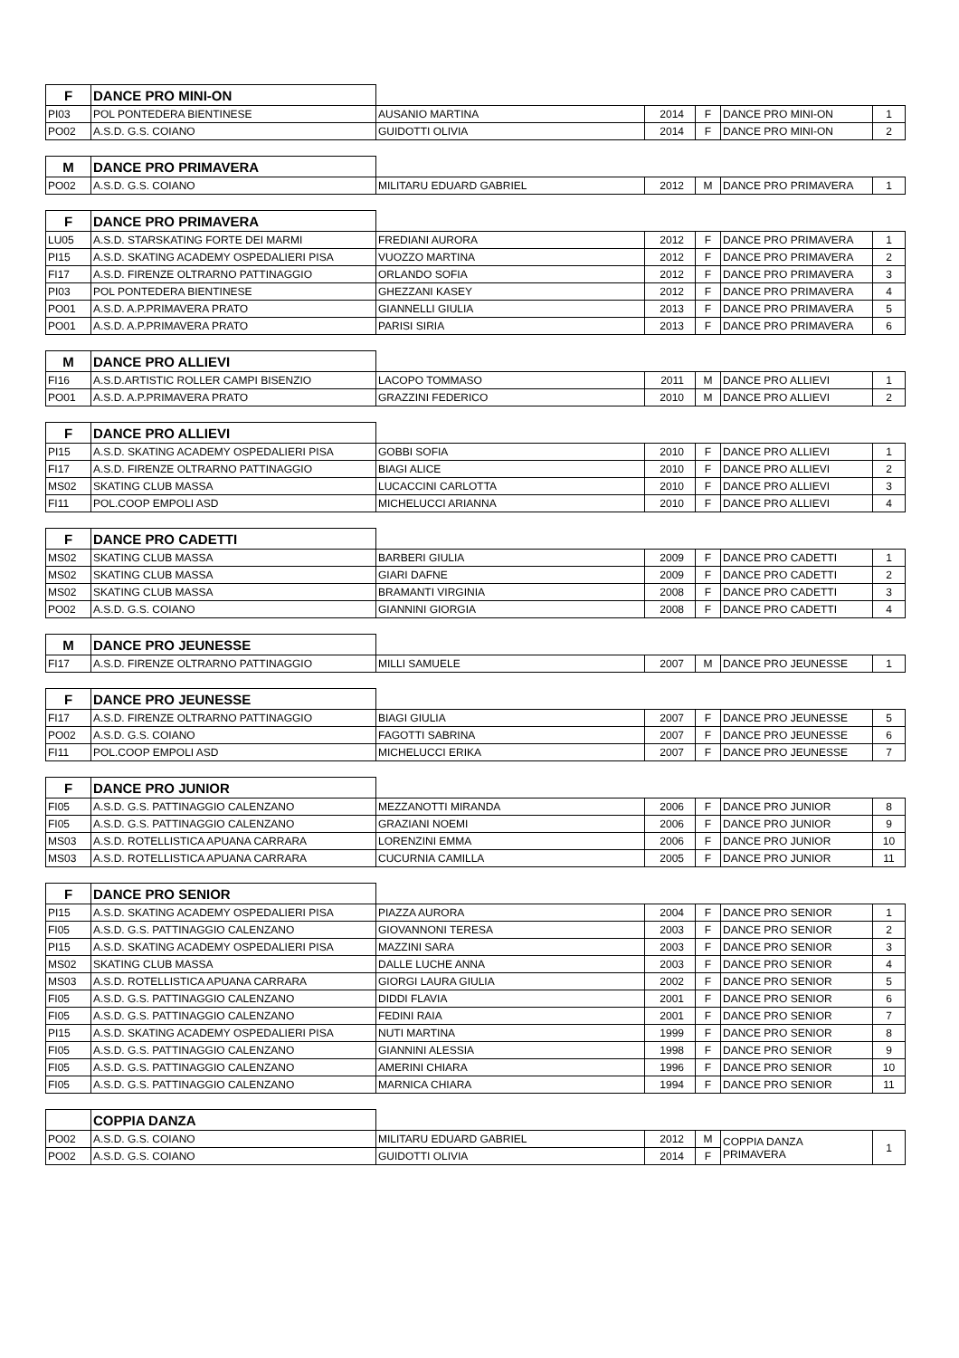| F | DANCE PRO MINI-ON | | | | | |
| --- | --- | --- | --- | --- | --- | --- |
| PI03 | POL PONTEDERA BIENTINESE | AUSANIO MARTINA | 2014 | F | DANCE PRO MINI-ON | 1 |
| PO02 | A.S.D. G.S. COIANO | GUIDOTTI OLIVIA | 2014 | F | DANCE PRO MINI-ON | 2 |
| M | DANCE PRO PRIMAVERA | | | | | |
| --- | --- | --- | --- | --- | --- | --- |
| PO02 | A.S.D. G.S. COIANO | MILITARU EDUARD GABRIEL | 2012 | M | DANCE PRO PRIMAVERA | 1 |
| F | DANCE PRO PRIMAVERA | | | | | |
| --- | --- | --- | --- | --- | --- | --- |
| LU05 | A.S.D. STARSKATING FORTE DEI MARMI | FREDIANI AURORA | 2012 | F | DANCE PRO PRIMAVERA | 1 |
| PI15 | A.S.D. SKATING ACADEMY OSPEDALIERI PISA | VUOZZO MARTINA | 2012 | F | DANCE PRO PRIMAVERA | 2 |
| FI17 | A.S.D. FIRENZE OLTRARNO PATTINAGGIO | ORLANDO SOFIA | 2012 | F | DANCE PRO PRIMAVERA | 3 |
| PI03 | POL PONTEDERA BIENTINESE | GHEZZANI KASEY | 2012 | F | DANCE PRO PRIMAVERA | 4 |
| PO01 | A.S.D. A.P.PRIMAVERA PRATO | GIANNELLI GIULIA | 2013 | F | DANCE PRO PRIMAVERA | 5 |
| PO01 | A.S.D. A.P.PRIMAVERA PRATO | PARISI SIRIA | 2013 | F | DANCE PRO PRIMAVERA | 6 |
| M | DANCE PRO ALLIEVI | | | | | |
| --- | --- | --- | --- | --- | --- | --- |
| FI16 | A.S.D.ARTISTIC ROLLER CAMPI BISENZIO | LACOPO TOMMASO | 2011 | M | DANCE PRO ALLIEVI | 1 |
| PO01 | A.S.D. A.P.PRIMAVERA PRATO | GRAZZINI FEDERICO | 2010 | M | DANCE PRO ALLIEVI | 2 |
| F | DANCE PRO ALLIEVI | | | | | |
| --- | --- | --- | --- | --- | --- | --- |
| PI15 | A.S.D. SKATING ACADEMY OSPEDALIERI PISA | GOBBI SOFIA | 2010 | F | DANCE PRO ALLIEVI | 1 |
| FI17 | A.S.D. FIRENZE OLTRARNO PATTINAGGIO | BIAGI ALICE | 2010 | F | DANCE PRO ALLIEVI | 2 |
| MS02 | SKATING CLUB MASSA | LUCACCINI CARLOTTA | 2010 | F | DANCE PRO ALLIEVI | 3 |
| FI11 | POL.COOP EMPOLI ASD | MICHELUCCI ARIANNA | 2010 | F | DANCE PRO ALLIEVI | 4 |
| F | DANCE PRO CADETTI | | | | | |
| --- | --- | --- | --- | --- | --- | --- |
| MS02 | SKATING CLUB MASSA | BARBERI GIULIA | 2009 | F | DANCE PRO CADETTI | 1 |
| MS02 | SKATING CLUB MASSA | GIARI DAFNE | 2009 | F | DANCE PRO CADETTI | 2 |
| MS02 | SKATING CLUB MASSA | BRAMANTI VIRGINIA | 2008 | F | DANCE PRO CADETTI | 3 |
| PO02 | A.S.D. G.S. COIANO | GIANNINI GIORGIA | 2008 | F | DANCE PRO CADETTI | 4 |
| M | DANCE PRO JEUNESSE | | | | | |
| --- | --- | --- | --- | --- | --- | --- |
| FI17 | A.S.D. FIRENZE OLTRARNO PATTINAGGIO | MILLI SAMUELE | 2007 | M | DANCE PRO JEUNESSE | 1 |
| F | DANCE PRO JEUNESSE | | | | | |
| --- | --- | --- | --- | --- | --- | --- |
| FI17 | A.S.D. FIRENZE OLTRARNO PATTINAGGIO | BIAGI GIULIA | 2007 | F | DANCE PRO JEUNESSE | 5 |
| PO02 | A.S.D. G.S. COIANO | FAGOTTI SABRINA | 2007 | F | DANCE PRO JEUNESSE | 6 |
| FI11 | POL.COOP EMPOLI ASD | MICHELUCCI ERIKA | 2007 | F | DANCE PRO JEUNESSE | 7 |
| F | DANCE PRO JUNIOR | | | | | |
| --- | --- | --- | --- | --- | --- | --- |
| FI05 | A.S.D. G.S. PATTINAGGIO CALENZANO | MEZZANOTTI MIRANDA | 2006 | F | DANCE PRO JUNIOR | 8 |
| FI05 | A.S.D. G.S. PATTINAGGIO CALENZANO | GRAZIANI NOEMI | 2006 | F | DANCE PRO JUNIOR | 9 |
| MS03 | A.S.D. ROTELLISTICA APUANA CARRARA | LORENZINI EMMA | 2006 | F | DANCE PRO JUNIOR | 10 |
| MS03 | A.S.D. ROTELLISTICA APUANA CARRARA | CUCURNIA CAMILLA | 2005 | F | DANCE PRO JUNIOR | 11 |
| F | DANCE PRO SENIOR | | | | | |
| --- | --- | --- | --- | --- | --- | --- |
| PI15 | A.S.D. SKATING ACADEMY OSPEDALIERI PISA | PIAZZA AURORA | 2004 | F | DANCE PRO SENIOR | 1 |
| FI05 | A.S.D. G.S. PATTINAGGIO CALENZANO | GIOVANNONI TERESA | 2003 | F | DANCE PRO SENIOR | 2 |
| PI15 | A.S.D. SKATING ACADEMY OSPEDALIERI PISA | MAZZINI SARA | 2003 | F | DANCE PRO SENIOR | 3 |
| MS02 | SKATING CLUB MASSA | DALLE LUCHE ANNA | 2003 | F | DANCE PRO SENIOR | 4 |
| MS03 | A.S.D. ROTELLISTICA APUANA CARRARA | GIORGI LAURA GIULIA | 2002 | F | DANCE PRO SENIOR | 5 |
| FI05 | A.S.D. G.S. PATTINAGGIO CALENZANO | DIDDI FLAVIA | 2001 | F | DANCE PRO SENIOR | 6 |
| FI05 | A.S.D. G.S. PATTINAGGIO CALENZANO | FEDINI RAIA | 2001 | F | DANCE PRO SENIOR | 7 |
| PI15 | A.S.D. SKATING ACADEMY OSPEDALIERI PISA | NUTI MARTINA | 1999 | F | DANCE PRO SENIOR | 8 |
| FI05 | A.S.D. G.S. PATTINAGGIO CALENZANO | GIANNINI ALESSIA | 1998 | F | DANCE PRO SENIOR | 9 |
| FI05 | A.S.D. G.S. PATTINAGGIO CALENZANO | AMERINI CHIARA | 1996 | F | DANCE PRO SENIOR | 10 |
| FI05 | A.S.D. G.S. PATTINAGGIO CALENZANO | MARNICA CHIARA | 1994 | F | DANCE PRO SENIOR | 11 |
| | COPPIA DANZA | | | | | |
| --- | --- | --- | --- | --- | --- | --- |
| PO02 | A.S.D. G.S. COIANO | MILITARU EDUARD GABRIEL | 2012 | M | COPPIA DANZA PRIMAVERA | 1 |
| PO02 | A.S.D. G.S. COIANO | GUIDOTTI OLIVIA | 2014 | F | | |